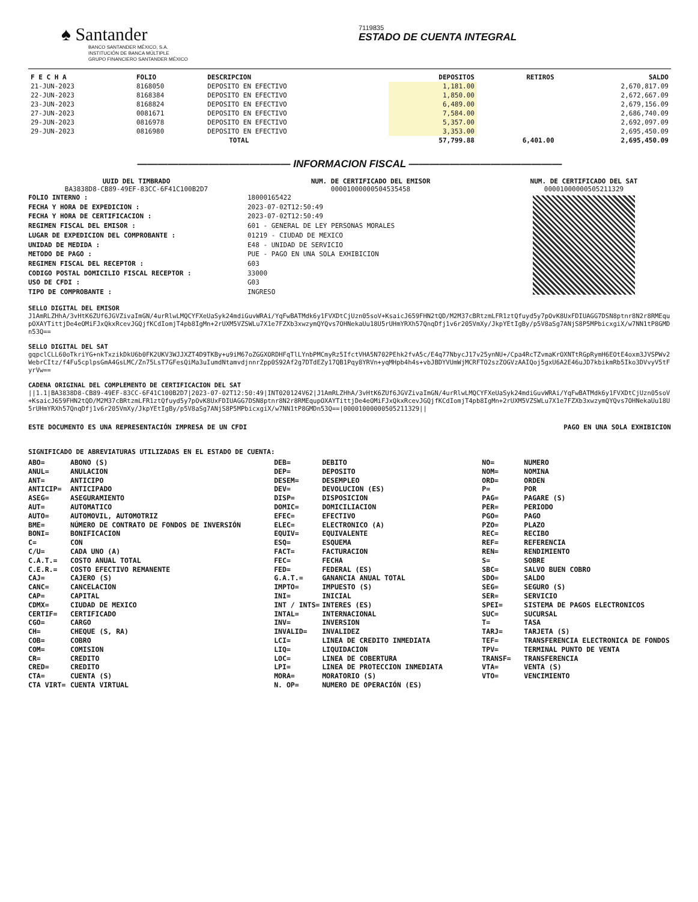♠ Santander
BANCO SANTANDER MÉXICO, S.A.
INSTITUCIÓN DE BANCA MÚLTIPLE
GRUPO FINANCIERO SANTANDER MÉXICO
7119835
ESTADO DE CUENTA INTEGRAL
| F E C H A | FOLIO | DESCRIPCION | DEPOSITOS | RETIROS | SALDO |
| --- | --- | --- | --- | --- | --- |
| 21-JUN-2023 | 8168050 | DEPOSITO EN EFECTIVO | 1,181.00 | | 2,670,817.09 |
| 22-JUN-2023 | 8168384 | DEPOSITO EN EFECTIVO | 1,850.00 | | 2,672,667.09 |
| 23-JUN-2023 | 8168824 | DEPOSITO EN EFECTIVO | 6,489.00 | | 2,679,156.09 |
| 27-JUN-2023 | 0081671 | DEPOSITO EN EFECTIVO | 7,584.00 | | 2,686,740.09 |
| 29-JUN-2023 | 0816978 | DEPOSITO EN EFECTIVO | 5,357.00 | | 2,692,097.09 |
| 29-JUN-2023 | 0816980 | DEPOSITO EN EFECTIVO | 3,353.00 | | 2,695,450.09 |
| | | TOTAL | 57,799.88 | 6,401.00 | 2,695,450.09 |
——————————————— INFORMACION FISCAL ———————————————
UUID DEL TIMBRADO
BA3838D8-CB89-49EF-83CC-6F41C100B2D7
FOLIO INTERNO :
FECHA Y HORA DE EXPEDICION :
FECHA Y HORA DE CERTIFICACION :
REGIMEN FISCAL DEL EMISOR :
LUGAR DE EXPEDICION DEL COMPROBANTE :
UNIDAD DE MEDIDA :
METODO DE PAGO :
REGIMEN FISCAL DEL RECEPTOR :
CODIGO POSTAL DOMICILIO FISCAL RECEPTOR :
USO DE CFDI :
TIPO DE COMPROBANTE :
NUM. DE CERTIFICADO DEL EMISOR
00001000000504535458
18000165422
2023-07-02T12:50:49
2023-07-02T12:50:49
601 - GENERAL DE LEY PERSONAS MORALES
01219 - CIUDAD DE MEXICO
E48 - UNIDAD DE SERVICIO
PUE - PAGO EN UNA SOLA EXHIBICION
603
33000
G03
INGRESO
NUM. DE CERTIFICADO DEL SAT
00001000000505211329
SELLO DIGITAL DEL EMISOR
J1AmRLZHhA/3vHtK6ZUf6JGVZivaImGN/4urRlwLMQCYFXeUaSyk24mdiGuvWRAi/YqFwBATMdk6y1FVXDtCjUzn05soV+KsaicJ659FHN2tQD/M2M37cBRtzmLFR1ztQfuyd5y7pOvK8UxFDIUAGG7DSN8ptnr8N2r8RMEqupOXAYTittjDe4eOMiFJxQkxRcevJGQjfKCdIomjT4pb8IgMn+2rUXM5VZSWLu7X1e7FZXb3xwzymQYQvs7OHNekaUu18U5rUHmYRXh57QnqDfj1v6r205VmXy/JkpYEtIgBy/p5V8aSg7ANjS8P5MPbicxgiX/w7NN1tP8GMDn53Q==
SELLO DIGITAL DEL SAT
gqpclCLL60oTkriYG+nkTxzikDkU6b0FK2UKV3WJJXZT4D9TKBy+u9iM67oZGGXORDHFqTlLYnbPMCmyRz5IfctVHA5N702PEhk2fvA5c/E4q77NbycJ17v25ynNU+/Cpa4RcTZvmaKrOXNTtRGpRymH6EOtE4oxm3JVSPWv2WebrCItz/f4Fu5cplpsGmA4GsLMC/Zn75LsT7GFesQiMa3uIumdNtamvdjnnrZpp0S92Af2g7DTdEZy17QB1Pqy8YRVn+yqMHpb4h4s+vbJBDYVUmWjMCRFTO2szZOGVzAAIQoj5gxU6A2E46uJD7kbikmRb5Iko3DVvyV5tFyrVw==
CADENA ORIGINAL DEL COMPLEMENTO DE CERTIFICACION DEL SAT
||1.1|BA3838D8-CB89-49EF-83CC-6F41C100B2D7|2023-07-02T12:50:49|INT020124V62|J1AmRLZHhA/3vHtK6ZUf6JGVZivaImGN/4urRlwLMQCYFXeUaSyk24mdiGuvWRAi/YqFwBATMdk6y1FVXDtCjUzn05soV+KsaicJ659FHN2tQD/M2M37cBRtzmLFR1ztQfuyd5y7pOvK8UxFDIUAGG7DSN8ptnr8N2r8RMEqupOXAYTittjDe4eOMiFJxQkxRcevJGQjfKCdIomjT4pb8IgMn+2rUXM5VZSWLu7X1e7FZXb3xwzymQYQvs7OHNekaUu18U5rUHmYRXh57QnqDfj1v6r205VmXy/JkpYEtIgBy/p5V8aSg7ANjS8P5MPbicxgiX/w7NN1tP8GMDn53Q==|00001000000505211329||
ESTE DOCUMENTO ES UNA REPRESENTACIÓN IMPRESA DE UN CFDI PAGO EN UNA SOLA EXHIBICION
SIGNIFICADO DE ABREVIATURAS UTILIZADAS EN EL ESTADO DE CUENTA:
ABO= ABONO (S)
ANUL= ANULACION
ANT= ANTICIPO
ANTICIP= ANTICIPADO
ASEG= ASEGURAMIENTO
AUT= AUTOMATICO
AUTO= AUTOMOVIL, AUTOMOTRIZ
BME= NÚMERO DE CONTRATO DE FONDOS DE INVERSIÓN
BONI= BONIFICACION
C= CON
C/U= CADA UNO (A)
C.A.T.= COSTO ANUAL TOTAL
C.E.R.= COSTO EFECTIVO REMANENTE
CAJ= CAJERO (S)
CANC= CANCELACION
CAP= CAPITAL
CDMX= CIUDAD DE MEXICO
CERTIF= CERTIFICADO
CGO= CARGO
CH= CHEQUE (S, RA)
COB= COBRO
COM= COMISION
CR= CREDITO
CRED= CREDITO
CTA= CUENTA (S)
CTA VIRT= CUENTA VIRTUAL
DEB= DEBITO
DEP= DEPOSITO
DESEM= DESEMPLEO
DEV= DEVOLUCION (ES)
DISP= DISPOSICION
DOMIC= DOMICILIACION
EFEC= EFECTIVO
ELEC= ELECTRONICO (A)
EQUIV= EQUIVALENTE
ESQ= ESQUEMA
FACT= FACTURACION
FEC= FECHA
FED= FEDERAL (ES)
G.A.T.= GANANCIA ANUAL TOTAL
IMPTO= IMPUESTO (S)
INI= INICIAL
INT / INTS= INTERES (ES)
INTAL= INTERNACIONAL
INV= INVERSION
INVALID= INVALIDEZ
LCI= LINEA DE CREDITO INMEDIATA
LIQ= LIQUIDACION
LOC= LINEA DE COBERTURA
LPI= LINEA DE PROTECCION INMEDIATA
MORA= MORATORIO (S)
N. OP= NUMERO DE OPERACIÓN (ES)
NO= NUMERO
NOM= NOMINA
ORD= ORDEN
P= POR
PAG= PAGARE (S)
PER= PERIODO
PGO= PAGO
PZO= PLAZO
REC= RECIBO
REF= REFERENCIA
REN= RENDIMIENTO
S= SOBRE
SBC= SALVO BUEN COBRO
SDO= SALDO
SEG= SEGURO (S)
SER= SERVICIO
SPEI= SISTEMA DE PAGOS ELECTRONICOS
SUC= SUCURSAL
T= TASA
TARJ= TARJETA (S)
TEF= TRANSFERENCIA ELECTRONICA DE FONDOS
TPV= TERMINAL PUNTO DE VENTA
TRANSF= TRANSFERENCIA
VTA= VENTA (S)
VTO= VENCIMIENTO